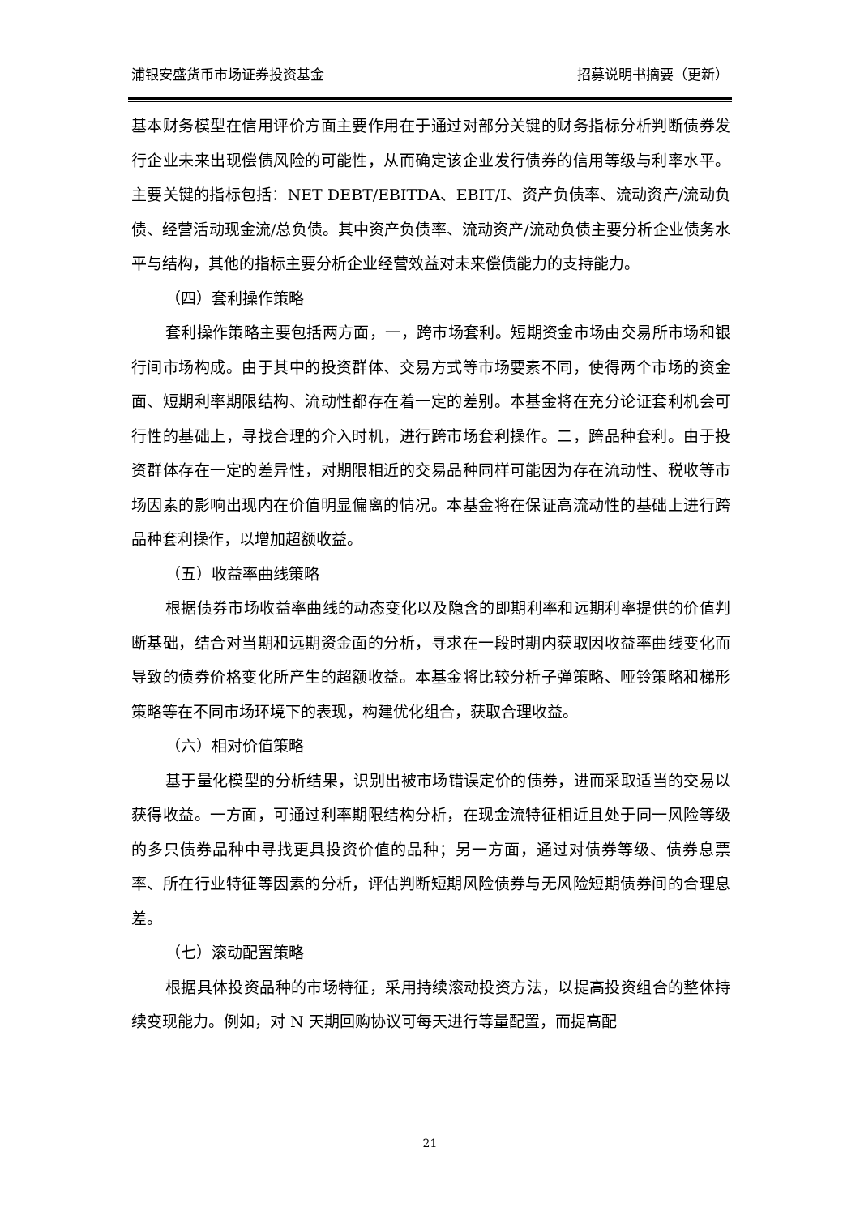浦银安盛货币市场证券投资基金 招募说明书摘要（更新）
基本财务模型在信用评价方面主要作用在于通过对部分关键的财务指标分析判断债券发行企业未来出现偿债风险的可能性，从而确定该企业发行债券的信用等级与利率水平。主要关键的指标包括：NET DEBT/EBITDA、EBIT/I、资产负债率、流动资产/流动负债、经营活动现金流/总负债。其中资产负债率、流动资产/流动负债主要分析企业债务水平与结构，其他的指标主要分析企业经营效益对未来偿债能力的支持能力。
（四）套利操作策略
套利操作策略主要包括两方面，一，跨市场套利。短期资金市场由交易所市场和银行间市场构成。由于其中的投资群体、交易方式等市场要素不同，使得两个市场的资金面、短期利率期限结构、流动性都存在着一定的差别。本基金将在充分论证套利机会可行性的基础上，寻找合理的介入时机，进行跨市场套利操作。二，跨品种套利。由于投资群体存在一定的差异性，对期限相近的交易品种同样可能因为存在流动性、税收等市场因素的影响出现内在价值明显偏离的情况。本基金将在保证高流动性的基础上进行跨品种套利操作，以增加超额收益。
（五）收益率曲线策略
根据债券市场收益率曲线的动态变化以及隐含的即期利率和远期利率提供的价值判断基础，结合对当期和远期资金面的分析，寻求在一段时期内获取因收益率曲线变化而导致的债券价格变化所产生的超额收益。本基金将比较分析子弹策略、哑铃策略和梯形策略等在不同市场环境下的表现，构建优化组合，获取合理收益。
（六）相对价值策略
基于量化模型的分析结果，识别出被市场错误定价的债券，进而采取适当的交易以获得收益。一方面，可通过利率期限结构分析，在现金流特征相近且处于同一风险等级的多只债券品种中寻找更具投资价值的品种；另一方面，通过对债券等级、债券息票率、所在行业特征等因素的分析，评估判断短期风险债券与无风险短期债券间的合理息差。
（七）滚动配置策略
根据具体投资品种的市场特征，采用持续滚动投资方法，以提高投资组合的整体持续变现能力。例如，对 N 天期回购协议可每天进行等量配置，而提高配
21